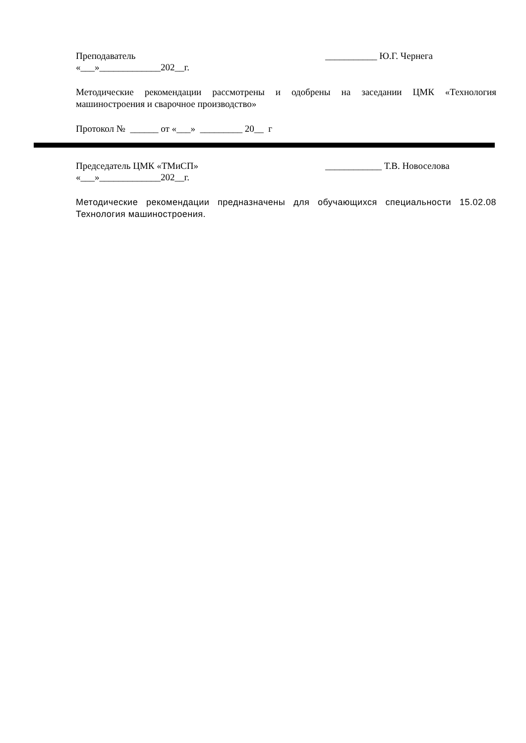Преподаватель ___________ Ю.Г. Чернега
«___»_____________202__г.
Методические рекомендации рассмотрены и одобрены на заседании ЦМК «Технология машиностроения и сварочное производство»
Протокол № ______ от «___» _________ 20__ г
Председатель ЦМК «ТМиСП» ____________ Т.В. Новоселова
«___»_____________202__г.
Методические рекомендации предназначены для обучающихся специальности 15.02.08 Технология машиностроения.